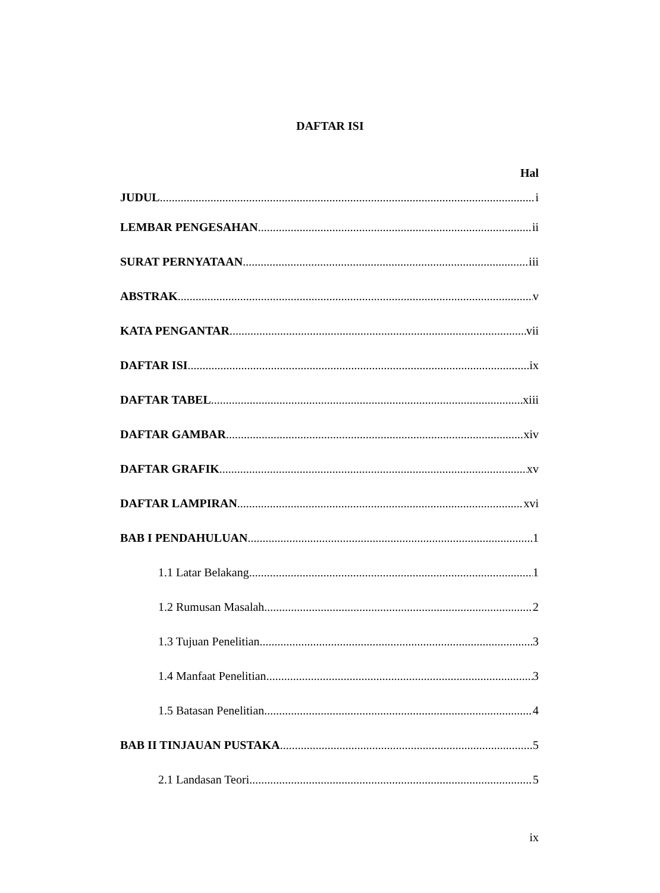DAFTAR ISI
Hal
JUDUL i
LEMBAR PENGESAHAN ii
SURAT PERNYATAAN iii
ABSTRAK v
KATA PENGANTAR vii
DAFTAR ISI ix
DAFTAR TABEL xiii
DAFTAR GAMBAR xiv
DAFTAR GRAFIK xv
DAFTAR LAMPIRAN xvi
BAB I PENDAHULUAN 1
1.1 Latar Belakang 1
1.2 Rumusan Masalah 2
1.3 Tujuan Penelitian 3
1.4 Manfaat Penelitian 3
1.5 Batasan Penelitian 4
BAB II TINJAUAN PUSTAKA 5
2.1 Landasan Teori 5
ix